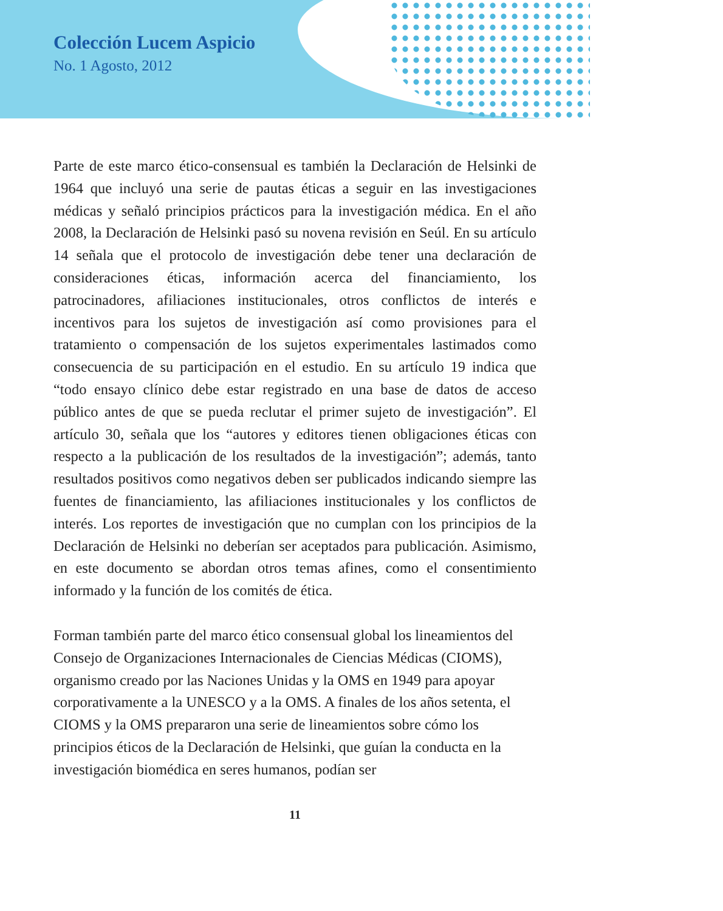Colección Lucem Aspicio
No. 1 Agosto, 2012
Parte de este marco ético-consensual es también la Declaración de Helsinki de 1964 que incluyó una serie de pautas éticas a seguir en las investigaciones médicas y señaló principios prácticos para la investigación médica. En el año 2008, la Declaración de Helsinki pasó su novena revisión en Seúl. En su artículo 14 señala que el protocolo de investigación debe tener una declaración de consideraciones éticas, información acerca del financiamiento, los patrocinadores, afiliaciones institucionales, otros conflictos de interés e incentivos para los sujetos de investigación así como provisiones para el tratamiento o compensación de los sujetos experimentales lastimados como consecuencia de su participación en el estudio. En su artículo 19 indica que “todo ensayo clínico debe estar registrado en una base de datos de acceso público antes de que se pueda reclutar el primer sujeto de investigación”. El artículo 30, señala que los “autores y editores tienen obligaciones éticas con respecto a la publicación de los resultados de la investigación”; además, tanto resultados positivos como negativos deben ser publicados indicando siempre las fuentes de financiamiento, las afiliaciones institucionales y los conflictos de interés. Los reportes de investigación que no cumplan con los principios de la Declaración de Helsinki no deberían ser aceptados para publicación. Asimismo, en este documento se abordan otros temas afines, como el consentimiento informado y la función de los comités de ética.
Forman también parte del marco ético consensual global los lineamientos del Consejo de Organizaciones Internacionales de Ciencias Médicas (CIOMS), organismo creado por las Naciones Unidas y la OMS en 1949 para apoyar corporativamente a la UNESCO y a la OMS. A finales de los años setenta, el CIOMS y la OMS prepararon una serie de lineamientos sobre cómo los principios éticos de la Declaración de Helsinki, que guían la conducta en la investigación biomédica en seres humanos, podían ser
11